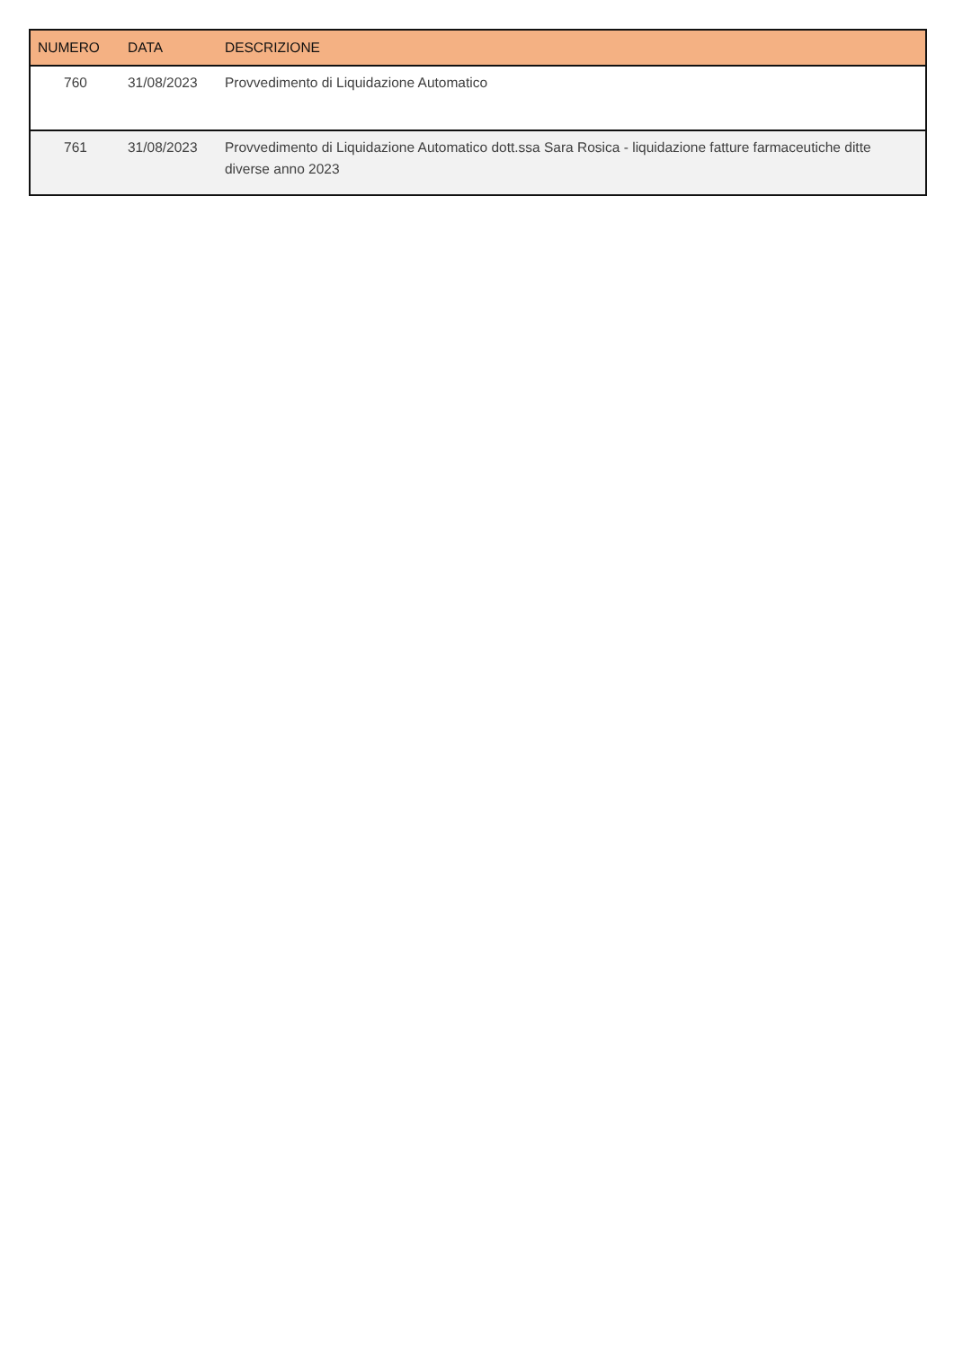| NUMERO | DATA | DESCRIZIONE |
| --- | --- | --- |
| 760 | 31/08/2023 | Provvedimento di Liquidazione Automatico |
| 761 | 31/08/2023 | Provvedimento di Liquidazione Automatico dott.ssa Sara Rosica - liquidazione fatture farmaceutiche ditte diverse anno 2023 |